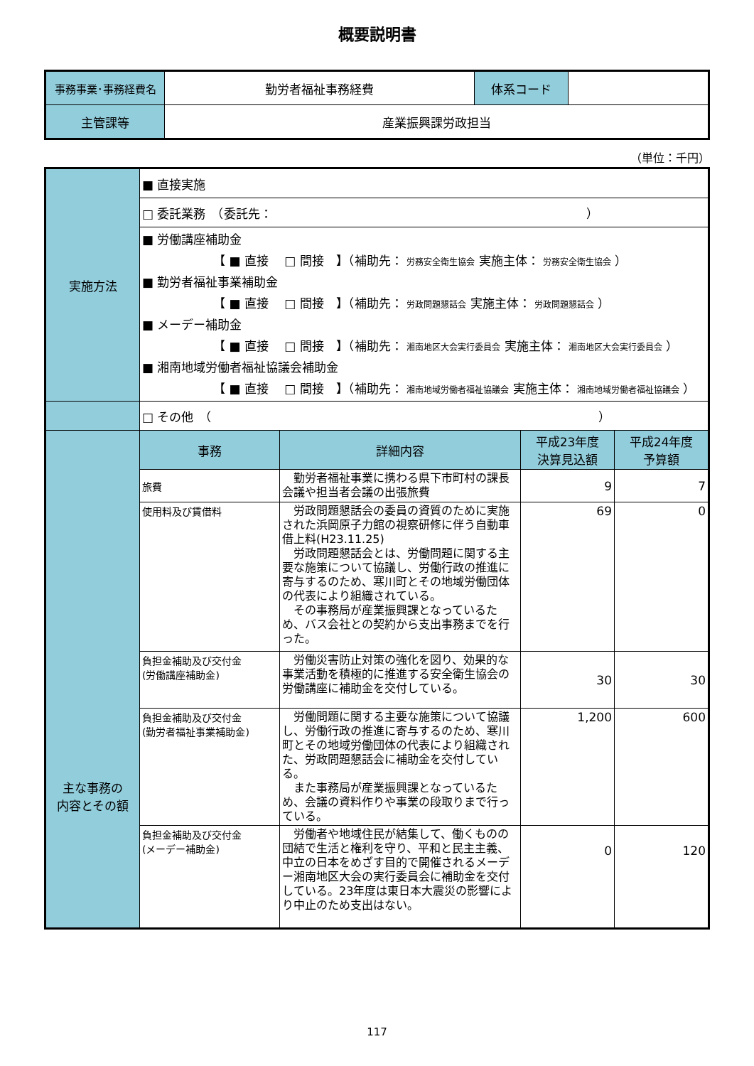概要説明書
| 事務事業･事務経費名 | 勤労者福祉事務経費 | 体系コード | |
| 主管課等 | 産業振興課労政担当 | | |
（単位：千円）
| 実施方法 | ■ 直接実施 | | | |
| | □ 委託業務 （委託先： ） | | | |
| | ■ 労働講座補助金 【 ■ 直接 □ 間接 】（補助先： 労務安全衛生協会 実施主体： 労務安全衛生協会 ） ■ 勤労者福祉事業補助金 【 ■ 直接 □ 間接 】（補助先： 労政問題懇話会 実施主体： 労政問題懇話会 ） ■ メーデー補助金 【 ■ 直接 □ 間接 】（補助先： 湘南地区大会実行委員会 実施主体： 湘南地区大会実行委員会 ） ■ 湘南地域労働者福祉協議会補助金 【 ■ 直接 □ 間接 】（補助先： 湘南地域労働者福祉協議会 実施主体： 湘南地域労働者福祉協議会 ） | | | |
| | □ その他 （ ） | | | |
| 主な事務の 内容とその額 | 事務 | 詳細内容 | 平成23年度 決算見込額 | 平成24年度 予算額 |
| | 旅費 | 勤労者福祉事業に携わる県下市町村の課長会議や担当者会議の出張旅費 | 9 | 7 |
| | 使用料及び賃借料 | 労政問題懇話会の委員の資質のために実施された浜岡原子力館の視察研修に伴う自動車借上料(H23.11.25) 労政問題懇話会とは、労働問題に関する主要な施策について協議し、労働行政の推進に寄与するのため、寒川町とその地域労働団体の代表により組織されている。 その事務局が産業振興課となっているため、バス会社との契約から支出事務までを行った。 | 69 | 0 |
| | 負担金補助及び交付金 (労働講座補助金) | 労働災害防止対策の強化を図り、効果的な事業活動を積極的に推進する安全衛生協会の労働講座に補助金を交付している。 | 30 | 30 |
| | 負担金補助及び交付金 (勤労者福祉事業補助金) | 労働問題に関する主要な施策について協議し、労働行政の推進に寄与するのため、寒川町とその地域労働団体の代表により組織された、労政問題懇話会に補助金を交付している。 また事務局が産業振興課となっているため、会議の資料作りや事業の段取りまで行っている。 | 1,200 | 600 |
| | 負担金補助及び交付金 (メーデー補助金) | 労働者や地域住民が結集して、働くものの団結で生活と権利を守り、平和と民主主義、中立の日本をめざす目的で開催されるメーデー湘南地区大会の実行委員会に補助金を交付している。23年度は東日本大震災の影響により中止のため支出はない。 | 0 | 120 |
117